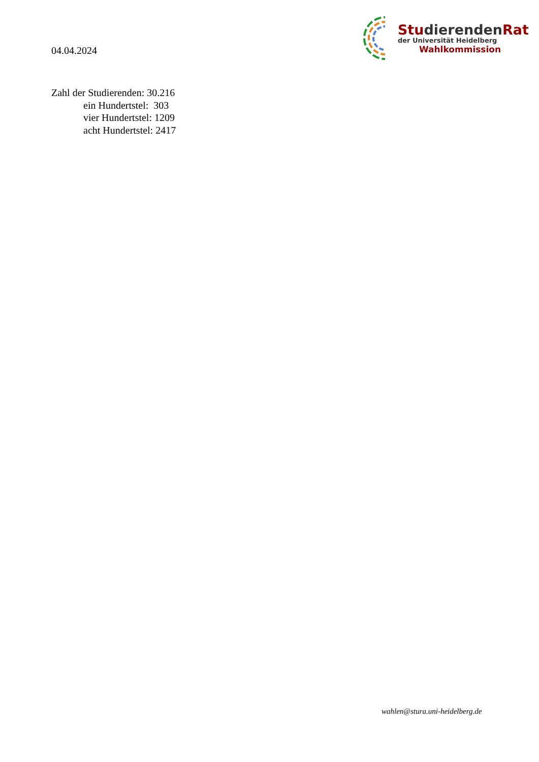04.04.2024
StudierendenRat
der Universität Heidelberg
Wahlkommission
Zahl der Studierenden: 30.216
ein Hundertstel: 303
vier Hundertstel: 1209
acht Hundertstel: 2417
wahlen@stura.uni-heidelberg.de